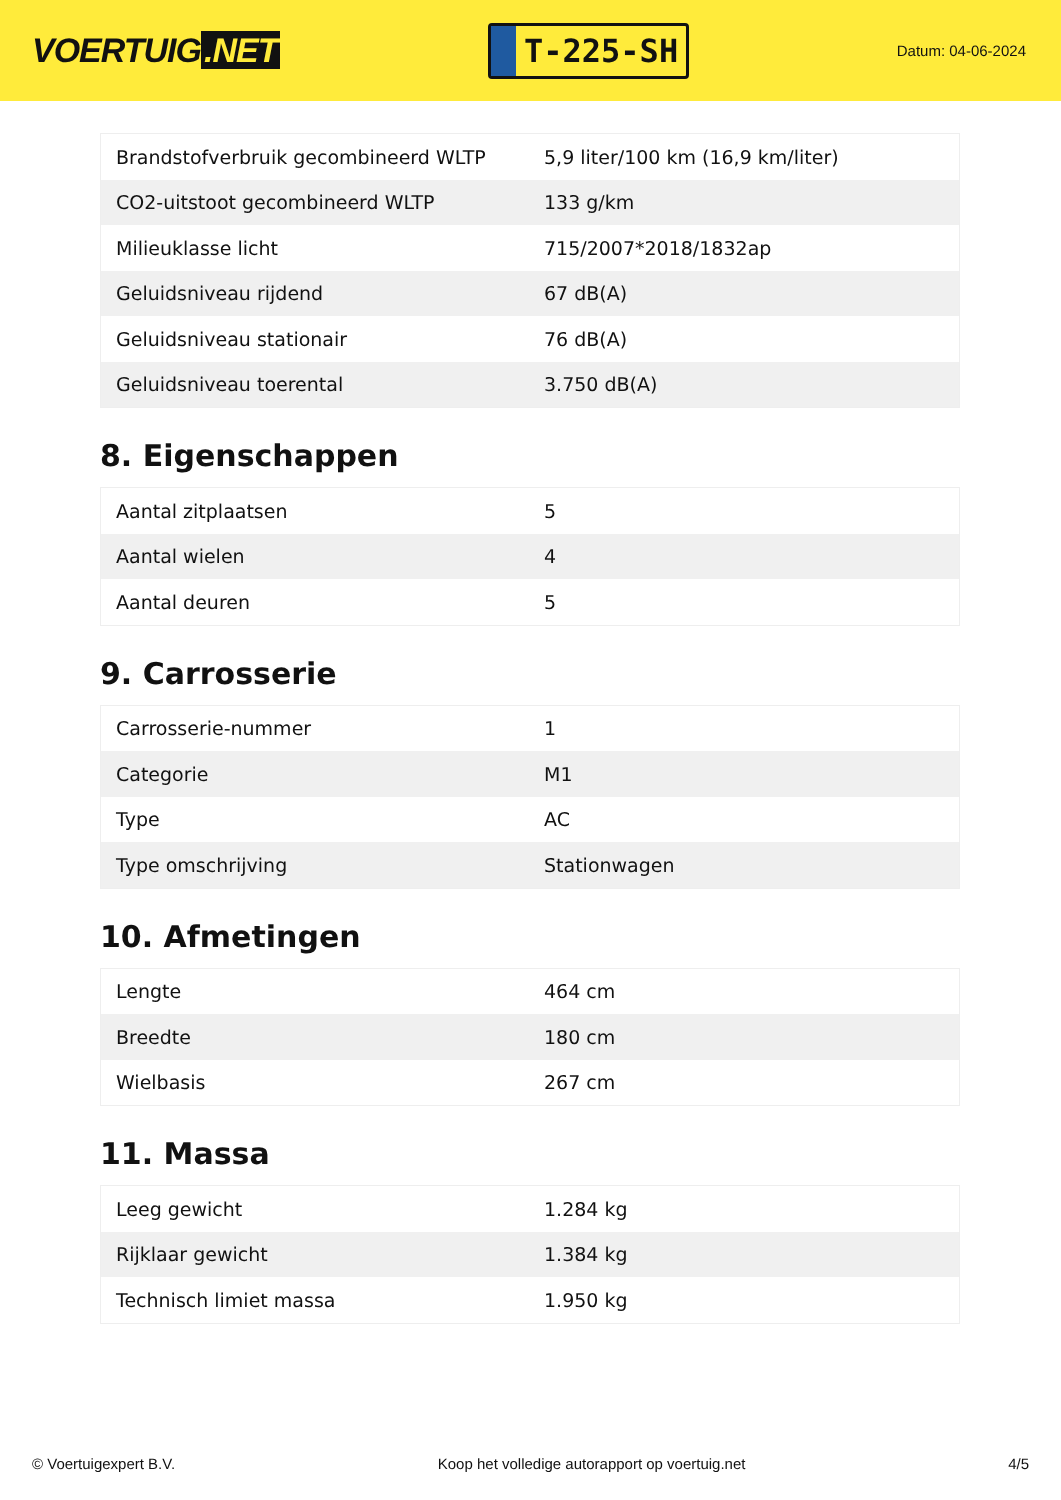VOERTUIG.NET
T-225-SH
Datum: 04-06-2024
| Brandstofverbruik gecombineerd WLTP | 5,9 liter/100 km (16,9 km/liter) |
| CO2-uitstoot gecombineerd WLTP | 133 g/km |
| Milieuklasse licht | 715/2007*2018/1832ap |
| Geluidsniveau rijdend | 67 dB(A) |
| Geluidsniveau stationair | 76 dB(A) |
| Geluidsniveau toerental | 3.750 dB(A) |
8. Eigenschappen
| Aantal zitplaatsen | 5 |
| Aantal wielen | 4 |
| Aantal deuren | 5 |
9. Carrosserie
| Carrosserie-nummer | 1 |
| Categorie | M1 |
| Type | AC |
| Type omschrijving | Stationwagen |
10. Afmetingen
| Lengte | 464 cm |
| Breedte | 180 cm |
| Wielbasis | 267 cm |
11. Massa
| Leeg gewicht | 1.284 kg |
| Rijklaar gewicht | 1.384 kg |
| Technisch limiet massa | 1.950 kg |
© Voertuigexpert B.V. Koop het volledige autorapport op voertuig.net 4/5